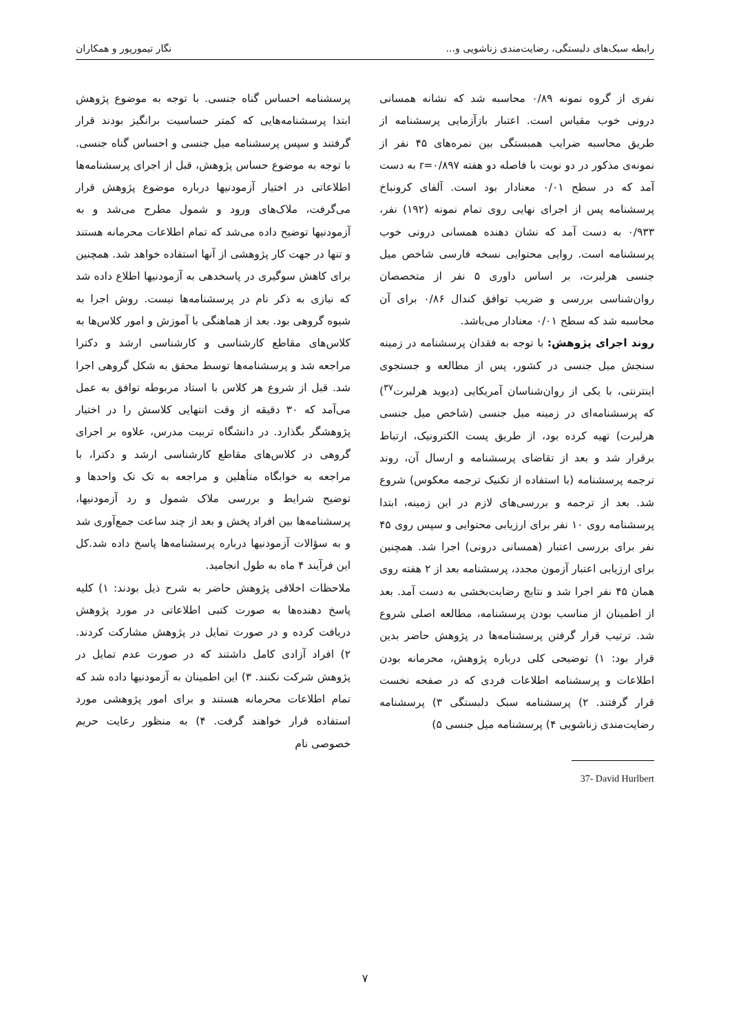رابطه سبک‌های دلبستگی، رضایت‌مندی زناشویی و... نگار تیمورپور و همکاران
نفری از گروه نمونه ۰/۸۹ محاسبه شد که نشانه همسانی درونی خوب مقیاس است. اعتبار بازآزمایی پرسشنامه از طریق محاسبه ضرایب همبستگی بین نمره‌های ۴۵ نفر از نمونه‌ی مذکور در دو نوبت با فاصله دو هفته r=۰/۸۹۷ به دست آمد که در سطح ۰/۰۱ معنادار بود است. آلفای کرونباخ پرسشنامه پس از اجرای نهایی روی تمام نمونه (۱۹۲) نفر، ۰/۹۳۳ به دست آمد که نشان دهنده همسانی درونی خوب پرسشنامه است. روایی محتوایی نسخه فارسی شاخص میل جنسی هرلبرت، بر اساس داوری ۵ نفر از متخصصان روان‌شناسی بررسی و ضریب توافق کندال ۰/۸۶ برای آن محاسبه شد که سطح ۰/۰۱ معنادار می‌باشد.
روند اجرای پژوهش: با توجه به فقدان پرسشنامه در زمینه سنجش میل جنسی در کشور، پس از مطالعه و جستجوی اینترنتی، با یکی از روان‌شناسان آمریکایی (دیوید هرلبرت<sup>۳۷</sup>) که پرسشنامه‌ای در زمینه میل جنسی (شاخص میل جنسی هرلبرت) تهیه کرده بود، از طریق پست الکترونیک، ارتباط برقرار شد و بعد از تقاضای پرسشنامه و ارسال آن، روند ترجمه پرسشنامه (با استفاده از تکنیک ترجمه معکوس) شروع شد. بعد از ترجمه و بررسی‌های لازم در این زمینه، ابتدا پرسشنامه روی ۱۰ نفر برای ارزیابی محتوایی و سپس روی ۴۵ نفر برای بررسی اعتبار (همسانی درونی) اجرا شد. همچنین برای ارزیابی اعتبار آزمون مجدد، پرسشنامه بعد از ۲ هفته روی همان ۴۵ نفر اجرا شد و نتایج رضایت‌بخشی به دست آمد. بعد از اطمینان از مناسب بودن پرسشنامه، مطالعه اصلی شروع شد. ترتیب قرار گرفتن پرسشنامه‌ها در پژوهش حاضر بدین قرار بود: ۱) توضیحی کلی درباره پژوهش، محرمانه بودن اطلاعات و پرسشنامه اطلاعات فردی که در صفحه نخست قرار گرفتند. ۲) پرسشنامه سبک دلبستگی ۳) پرسشنامه رضایت‌مندی زناشویی ۴) پرسشنامه میل جنسی ۵)
37- David Hurlbert
پرسشنامه احساس گناه جنسی. با توجه به موضوع پژوهش ابتدا پرسشنامه‌هایی که کمتر حساسیت برانگیز بودند قرار گرفتند و سپس پرسشنامه میل جنسی و احساس گناه جنسی. با توجه به موضوع حساس پژوهش، قبل از اجرای پرسشنامه‌ها اطلاعاتی در اختیار آزمودنیها درباره موضوع پژوهش قرار می‌گرفت، ملاک‌های ورود و شمول مطرح می‌شد و به آزمودنیها توضیح داده می‌شد که تمام اطلاعات محرمانه هستند و تنها در جهت کار پژوهشی از آنها استفاده خواهد شد. همچنین برای کاهش سوگیری در پاسخدهی به آزمودنیها اطلاع داده شد که نیازی به ذکر نام در پرسشنامه‌ها نیست. روش اجرا به شیوه گروهی بود. بعد از هماهنگی با آموزش و امور کلاس‌ها به کلاس‌های مقاطع کارشناسی و کارشناسی ارشد و دکترا مراجعه شد و پرسشنامه‌ها توسط محقق به شکل گروهی اجرا شد. قبل از شروع هر کلاس با استاد مربوطه توافق به عمل می‌آمد که ۳۰ دقیقه از وقت انتهایی کلاسش را در اختیار پژوهشگر بگذارد. در دانشگاه تربیت مدرس، علاوه بر اجرای گروهی در کلاس‌های مقاطع کارشناسی ارشد و دکترا، با مراجعه به خوابگاه متأهلین و مراجعه به تک تک واحدها و توضیح شرایط و بررسی ملاک شمول و رد آزمودنیها، پرسشنامه‌ها بین افراد پخش و بعد از چند ساعت جمع‌آوری شد و به سؤالات آزمودنیها درباره پرسشنامه‌ها پاسخ داده شد.کل این فرآیند ۴ ماه به طول انجامید.
ملاحظات اخلاقی پژوهش حاضر به شرح ذیل بودند: ۱) کلیه پاسخ دهنده‌ها به صورت کتبی اطلاعاتی در مورد پژوهش دریافت کرده و در صورت تمایل در پژوهش مشارکت کردند. ۲) افراد آزادی کامل داشتند که در صورت عدم تمایل در پژوهش شرکت نکنند. ۳) این اطمینان به آزمودنیها داده شد که تمام اطلاعات محرمانه هستند و برای امور پژوهشی مورد استفاده قرار خواهند گرفت. ۴) به منظور رعایت حریم خصوصی نام
۷